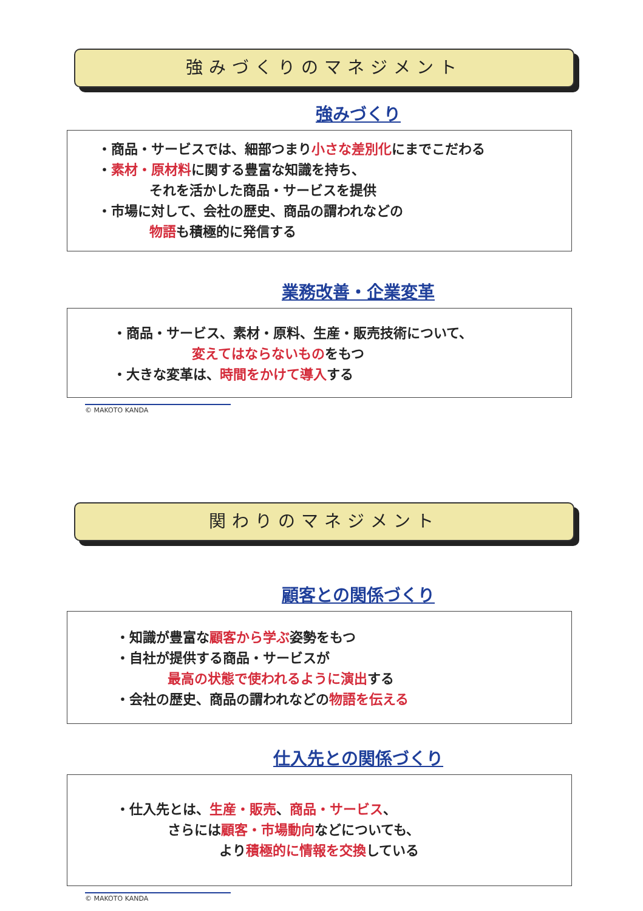強みづくりのマネジメント
強みづくり
・商品・サービスでは、細部つまり小さな差別化にまでこだわる
・素材・原材料に関する豊富な知識を持ち、
それを活かした商品・サービスを提供
・市場に対して、会社の歴史、商品の謂われなどの
物語も積極的に発信する
業務改善・企業変革
・商品・サービス、素材・原料、生産・販売技術について、
変えてはならないものをもつ
・大きな変革は、時間をかけて導入する
© MAKOTO KANDA
関わりのマネジメント
顧客との関係づくり
・知識が豊富な顧客から学ぶ姿勢をもつ
・自社が提供する商品・サービスが
最高の状態で使われるように演出する
・会社の歴史、商品の謂われなどの物語を伝える
仕入先との関係づくり
・仕入先とは、生産・販売、商品・サービス、
さらには顧客・市場動向などについても、
より積極的に情報を交換している
© MAKOTO KANDA